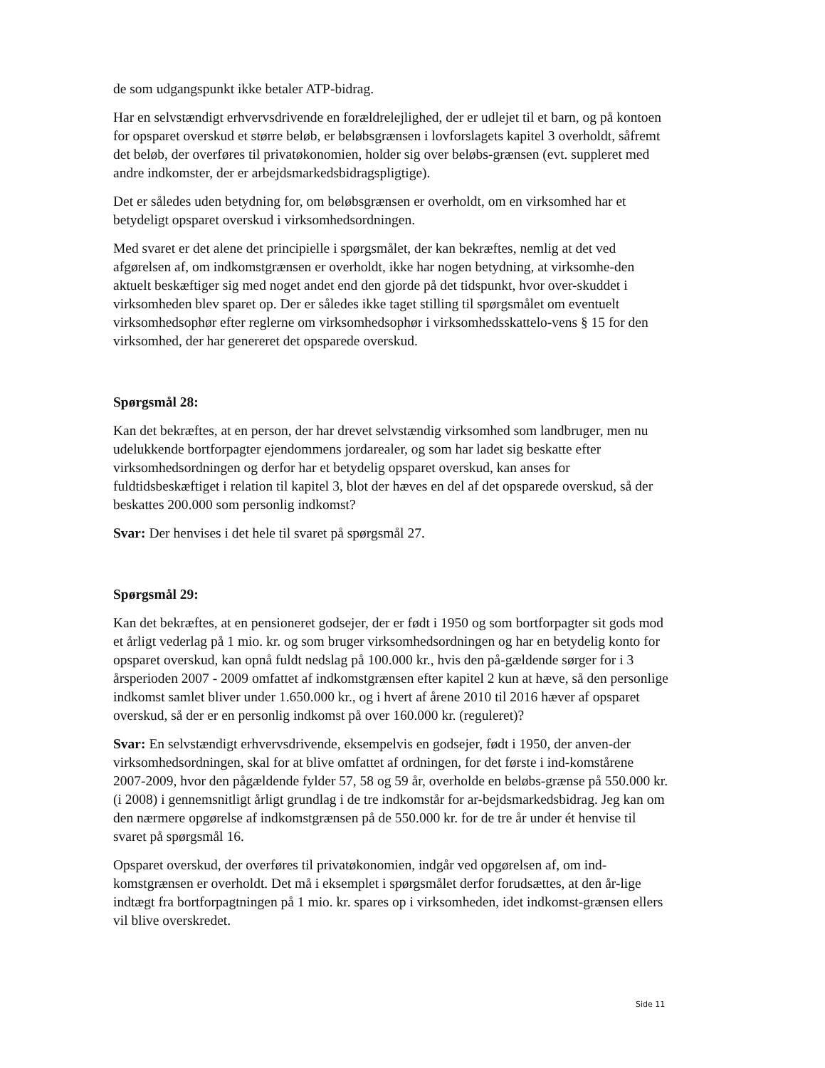de som udgangspunkt ikke betaler ATP-bidrag.
Har en selvstændigt erhvervsdrivende en forældrelejlighed, der er udlejet til et barn, og på kontoen for opsparet overskud et større beløb, er beløbsgrænsen i lovforslagets kapitel 3 overholdt, såfremt det beløb, der overføres til privatøkonomien, holder sig over beløbs-grænsen (evt. suppleret med andre indkomster, der er arbejdsmarkedsbidragspligtige).
Det er således uden betydning for, om beløbsgrænsen er overholdt, om en virksomhed har et betydeligt opsparet overskud i virksomhedsordningen.
Med svaret er det alene det principielle i spørgsmålet, der kan bekræftes, nemlig at det ved afgørelsen af, om indkomstgrænsen er overholdt, ikke har nogen betydning, at virksomhe-den aktuelt beskæftiger sig med noget andet end den gjorde på det tidspunkt, hvor over-skuddet i virksomheden blev sparet op. Der er således ikke taget stilling til spørgsmålet om eventuelt virksomhedsophør efter reglerne om virksomhedsophør i virksomhedsskattelo-vens § 15 for den virksomhed, der har genereret det opsparede overskud.
Spørgsmål 28:
Kan det bekræftes, at en person, der har drevet selvstændig virksomhed som landbruger, men nu udelukkende bortforpagter ejendommens jordarealer, og som har ladet sig beskatte efter virksomhedsordningen og derfor har et betydelig opsparet overskud, kan anses for fuldtidsbeskæftiget i relation til kapitel 3, blot der hæves en del af det opsparede overskud, så der beskattes 200.000 som personlig indkomst?
Svar: Der henvises i det hele til svaret på spørgsmål 27.
Spørgsmål 29:
Kan det bekræftes, at en pensioneret godsejer, der er født i 1950 og som bortforpagter sit gods mod et årligt vederlag på 1 mio. kr. og som bruger virksomhedsordningen og har en betydelig konto for opsparet overskud, kan opnå fuldt nedslag på 100.000 kr., hvis den på-gældende sørger for i 3 årsperioden 2007 - 2009 omfattet af indkomstgrænsen efter kapitel 2 kun at hæve, så den personlige indkomst samlet bliver under 1.650.000 kr., og i hvert af årene 2010 til 2016 hæver af opsparet overskud, så der er en personlig indkomst på over 160.000 kr. (reguleret)?
Svar: En selvstændigt erhvervsdrivende, eksempelvis en godsejer, født i 1950, der anven-der virksomhedsordningen, skal for at blive omfattet af ordningen, for det første i ind-komstårene 2007-2009, hvor den pågældende fylder 57, 58 og 59 år, overholde en beløbs-grænse på 550.000 kr. (i 2008) i gennemsnitligt årligt grundlag i de tre indkomstår for ar-bejdsmarkedsbidrag. Jeg kan om den nærmere opgørelse af indkomstgrænsen på de 550.000 kr. for de tre år under ét henvise til svaret på spørgsmål 16.
Opsparet overskud, der overføres til privatøkonomien, indgår ved opgørelsen af, om ind-komstgrænsen er overholdt. Det må i eksemplet i spørgsmålet derfor forudsættes, at den år-lige indtægt fra bortforpagtningen på 1 mio. kr. spares op i virksomheden, idet indkomst-grænsen ellers vil blive overskredet.
Side 11